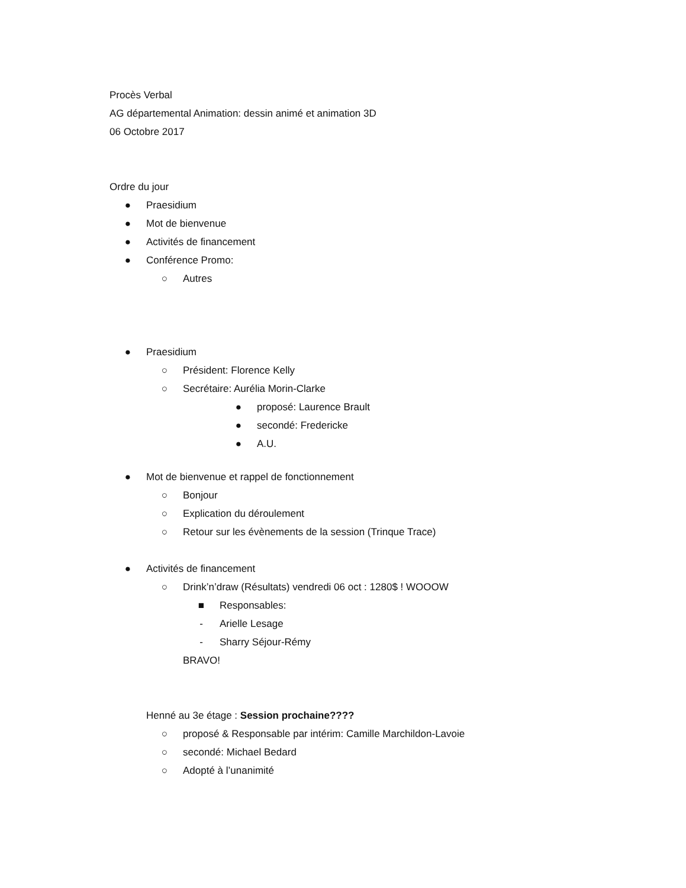Procès Verbal
AG départemental Animation: dessin animé et animation 3D
06 Octobre 2017
Ordre du jour
● Praesidium
● Mot de bienvenue
● Activités de financement
● Conférence Promo:
○ Autres
● Praesidium
○ Président: Florence Kelly
○ Secrétaire: Aurélia Morin-Clarke
● proposé: Laurence Brault
● secondé: Fredericke
● A.U.
● Mot de bienvenue et rappel de fonctionnement
○ Bonjour
○ Explication du déroulement
○ Retour sur les évènements de la session (Trinque Trace)
● Activités de financement
○ Drink’n’draw (Résultats) vendredi 06 oct : 1280$ ! WOOOW
■ Responsables:
- Arielle Lesage
- Sharry Séjour-Rémy
BRAVO!
Henné au 3e étage : Session prochaine????
○ proposé & Responsable par intérim: Camille Marchildon-Lavoie
○ secondé: Michael Bedard
○ Adopté à l’unanimité